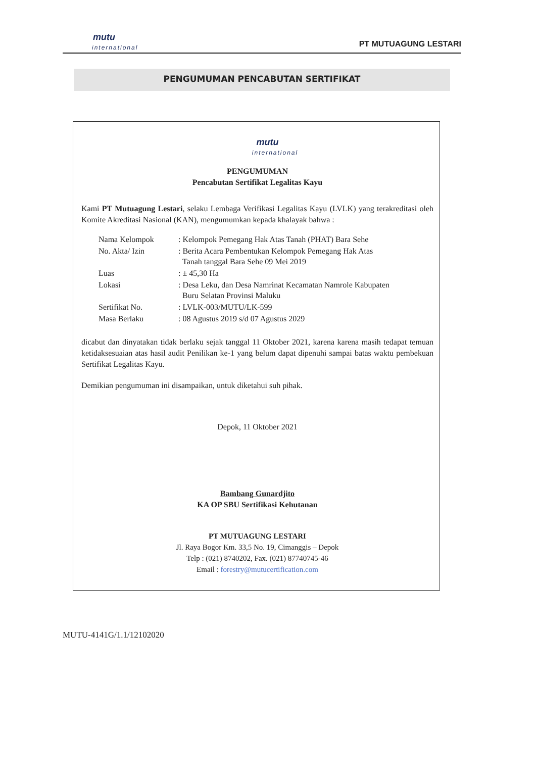mutu
international
PT MUTUAGUNG LESTARI
PENGUMUMAN PENCABUTAN SERTIFIKAT
mutu
international
PENGUMUMAN
Pencabutan Sertifikat Legalitas Kayu
Kami PT Mutuagung Lestari, selaku Lembaga Verifikasi Legalitas Kayu (LVLK) yang terakreditasi oleh Komite Akreditasi Nasional (KAN), mengumumkan kepada khalayak bahwa :
| Nama Kelompok | : Kelompok Pemegang Hak Atas Tanah (PHAT) Bara Sehe |
| No. Akta/ Izin | : Berita Acara Pembentukan Kelompok Pemegang Hak Atas Tanah tanggal Bara Sehe 09 Mei 2019 |
| Luas | : ± 45,30 Ha |
| Lokasi | : Desa Leku, dan Desa Namrinat Kecamatan Namrole Kabupaten Buru Selatan Provinsi Maluku |
| Sertifikat No. | : LVLK-003/MUTU/LK-599 |
| Masa Berlaku | : 08 Agustus 2019 s/d 07 Agustus 2029 |
dicabut dan dinyatakan tidak berlaku sejak tanggal 11 Oktober 2021, karena karena masih tedapat temuan ketidaksesuaian atas hasil audit Penilikan ke-1 yang belum dapat dipenuhi sampai batas waktu pembekuan Sertifikat Legalitas Kayu.
Demikian pengumuman ini disampaikan, untuk diketahui suh pihak.
Depok, 11 Oktober 2021
Bambang Gunardjito
KA OP SBU Sertifikasi Kehutanan
PT MUTUAGUNG LESTARI
Jl. Raya Bogor Km. 33,5 No. 19, Cimanggis – Depok
Telp : (021) 8740202, Fax. (021) 87740745-46
Email : forestry@mutucertification.com
MUTU-4141G/1.1/12102020